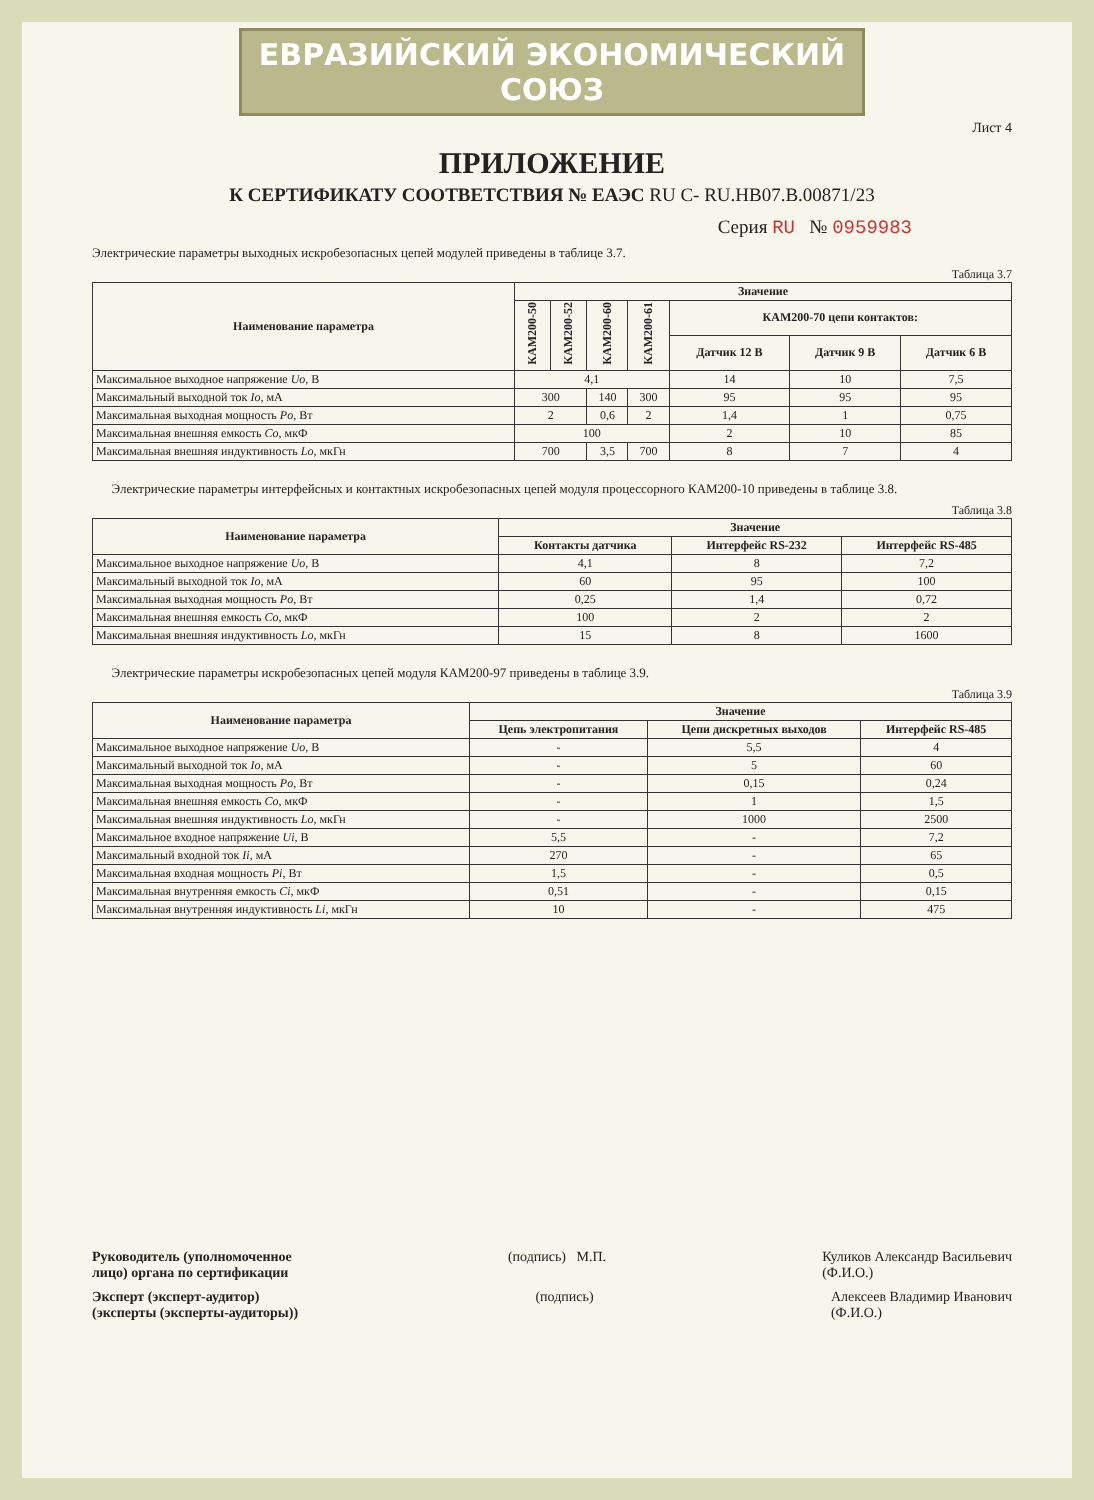ЕВРАЗИЙСКИЙ ЭКОНОМИЧЕСКИЙ СОЮЗ
Лист 4
ПРИЛОЖЕНИЕ
К СЕРТИФИКАТУ СООТВЕТСТВИЯ № ЕАЭС RU C- RU.HB07.B.00871/23
Серия RU № 0959983
Электрические параметры выходных искробезопасных цепей модулей приведены в таблице 3.7.
Таблица 3.7
| Наименование параметра | Значение | | | | | | |
| --- | --- | --- | --- | --- | --- | --- | --- |
| | КАМ200-50 | КАМ200-52 | КАМ200-60 | КАМ200-61 | КАМ200-70 цепи контактов: | | |
| | | | | | Датчик 12 В | Датчик 9 В | Датчик 6 В |
| Максимальное выходное напряжение Uo , В | 4,1 | | | | 14 | 10 | 7,5 |
| Максимальный выходной ток Io , мА | 300 | | 140 | 300 | 95 | 95 | 95 |
| Максимальная выходная мощность Po , Вт | 2 | | 0,6 | 2 | 1,4 | 1 | 0,75 |
| Максимальная внешняя емкость Co , мкФ | 100 | | | | 2 | 10 | 85 |
| Максимальная внешняя индуктивность Lo , мкГн | 700 | | 3,5 | 700 | 8 | 7 | 4 |
Электрические параметры интерфейсных и контактных искробезопасных цепей модуля процессорного КАМ200-10 приведены в таблице 3.8.
Таблица 3.8
| Наименование параметра | Значение | | |
| --- | --- | --- | --- |
| | Контакты датчика | Интерфейс RS-232 | Интерфейс RS-485 |
| Максимальное выходное напряжение Uo , В | 4,1 | 8 | 7,2 |
| Максимальный выходной ток Io , мА | 60 | 95 | 100 |
| Максимальная выходная мощность Po , Вт | 0,25 | 1,4 | 0,72 |
| Максимальная внешняя емкость Co , мкФ | 100 | 2 | 2 |
| Максимальная внешняя индуктивность Lo , мкГн | 15 | 8 | 1600 |
Электрические параметры искробезопасных цепей модуля КАМ200-97 приведены в таблице 3.9.
Таблица 3.9
| Наименование параметра | Значение | | |
| --- | --- | --- | --- |
| | Цепь электропитания | Цепи дискретных выходов | Интерфейс RS-485 |
| Максимальное выходное напряжение Uo , В | - | 5,5 | 4 |
| Максимальный выходной ток Io , мА | - | 5 | 60 |
| Максимальная выходная мощность Po , Вт | - | 0,15 | 0,24 |
| Максимальная внешняя емкость Co , мкФ | - | 1 | 1,5 |
| Максимальная внешняя индуктивность Lo , мкГн | - | 1000 | 2500 |
| Максимальное входное напряжение Ui , В | 5,5 | - | 7,2 |
| Максимальный входной ток Ii , мА | 270 | - | 65 |
| Максимальная входная мощность Pi , Вт | 1,5 | - | 0,5 |
| Максимальная внутренняя емкость Ci , мкФ | 0,51 | - | 0,15 |
| Максимальная внутренняя индуктивность Li , мкГн | 10 | - | 475 |
Руководитель (уполномоченное
лицо) органа по сертификации (подпись) М.П. Куликов Александр Васильевич
(Ф.И.О.)
Эксперт (эксперт-аудитор)
(эксперты (эксперты-аудиторы)) (подпись) Алексеев Владимир Иванович
(Ф.И.О.)